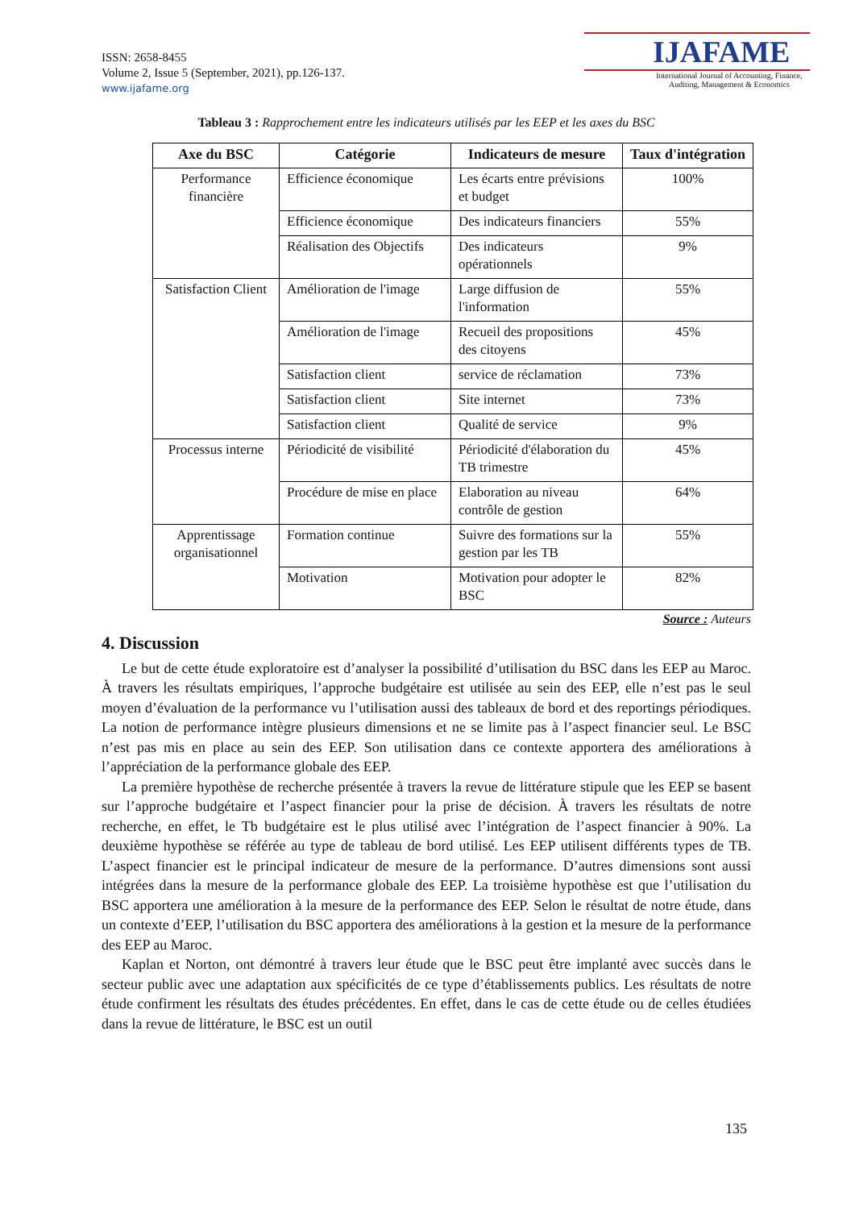ISSN: 2658-8455
Volume 2, Issue 5 (September, 2021), pp.126-137.
www.ijafame.org
IJAFAME
International Journal of Accounting, Finance,
Auditing, Management & Economics
Tableau 3 : Rapprochement entre les indicateurs utilisés par les EEP et les axes du BSC
| Axe du BSC | Catégorie | Indicateurs de mesure | Taux d'intégration |
| --- | --- | --- | --- |
| Performance financière | Efficience économique | Les écarts entre prévisions et budget | 100% |
| | Efficience économique | Des indicateurs financiers | 55% |
| | Réalisation des Objectifs | Des indicateurs opérationnels | 9% |
| Satisfaction Client | Amélioration de l'image | Large diffusion de l'information | 55% |
| | Amélioration de l'image | Recueil des propositions des citoyens | 45% |
| | Satisfaction client | service de réclamation | 73% |
| | Satisfaction client | Site internet | 73% |
| | Satisfaction client | Qualité de service | 9% |
| Processus interne | Périodicité de visibilité | Périodicité d'élaboration du TB trimestre | 45% |
| | Procédure de mise en place | Elaboration au niveau contrôle de gestion | 64% |
| Apprentissage organisationnel | Formation continue | Suivre des formations sur la gestion par les TB | 55% |
| | Motivation | Motivation pour adopter le BSC | 82% |
Source : Auteurs
4. Discussion
Le but de cette étude exploratoire est d’analyser la possibilité d’utilisation du BSC dans les EEP au Maroc. À travers les résultats empiriques, l’approche budgétaire est utilisée au sein des EEP, elle n’est pas le seul moyen d’évaluation de la performance vu l’utilisation aussi des tableaux de bord et des reportings périodiques. La notion de performance intègre plusieurs dimensions et ne se limite pas à l’aspect financier seul. Le BSC n’est pas mis en place au sein des EEP. Son utilisation dans ce contexte apportera des améliorations à l’appréciation de la performance globale des EEP.
La première hypothèse de recherche présentée à travers la revue de littérature stipule que les EEP se basent sur l’approche budgétaire et l’aspect financier pour la prise de décision. À travers les résultats de notre recherche, en effet, le Tb budgétaire est le plus utilisé avec l’intégration de l’aspect financier à 90%. La deuxième hypothèse se référée au type de tableau de bord utilisé. Les EEP utilisent différents types de TB. L’aspect financier est le principal indicateur de mesure de la performance. D’autres dimensions sont aussi intégrées dans la mesure de la performance globale des EEP. La troisième hypothèse est que l’utilisation du BSC apportera une amélioration à la mesure de la performance des EEP. Selon le résultat de notre étude, dans un contexte d’EEP, l’utilisation du BSC apportera des améliorations à la gestion et la mesure de la performance des EEP au Maroc.
Kaplan et Norton, ont démontré à travers leur étude que le BSC peut être implanté avec succès dans le secteur public avec une adaptation aux spécificités de ce type d’établissements publics. Les résultats de notre étude confirment les résultats des études précédentes. En effet, dans le cas de cette étude ou de celles étudiées dans la revue de littérature, le BSC est un outil
135